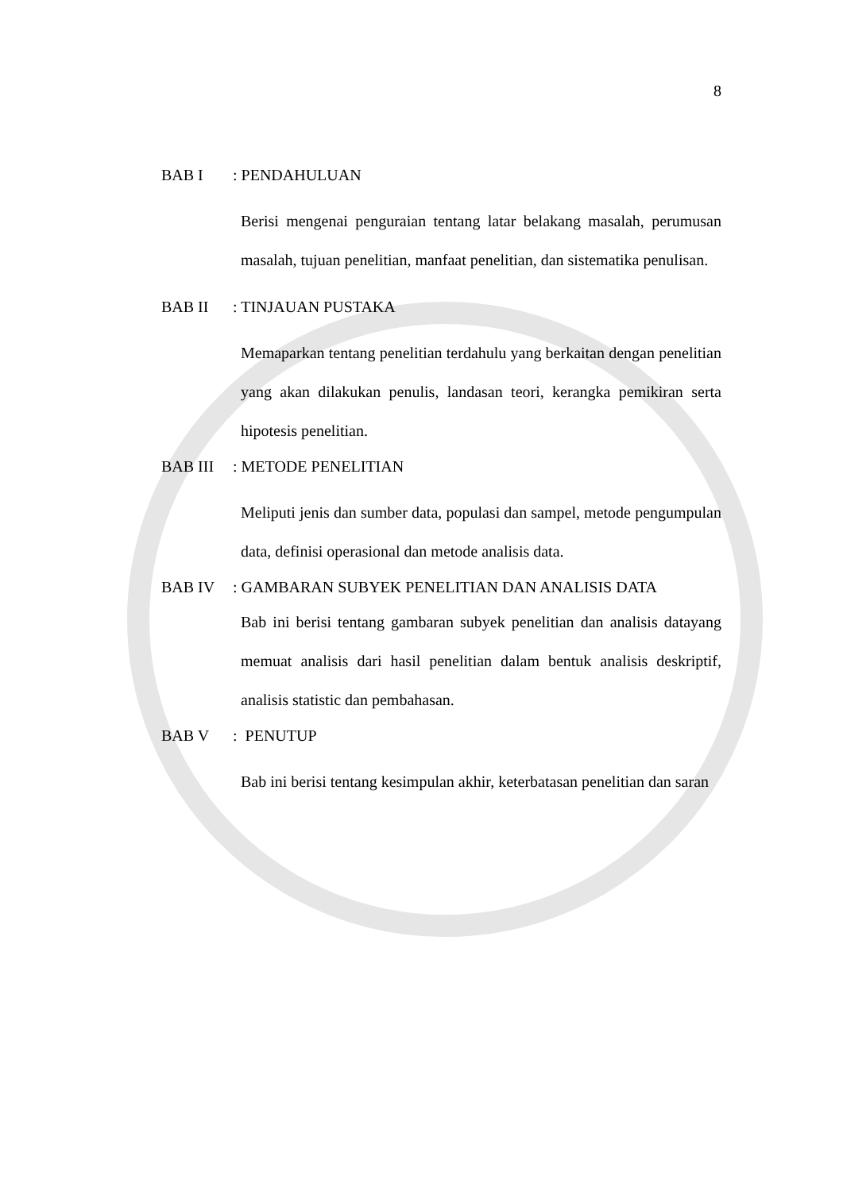8
BAB I: PENDAHULUAN
Berisi mengenai penguraian tentang latar belakang masalah, perumusan masalah, tujuan penelitian, manfaat penelitian, dan sistematika penulisan.
BAB II: TINJAUAN PUSTAKA
Memaparkan tentang penelitian terdahulu yang berkaitan dengan penelitian yang akan dilakukan penulis, landasan teori, kerangka pemikiran serta hipotesis penelitian.
BAB III: METODE PENELITIAN
Meliputi jenis dan sumber data, populasi dan sampel, metode pengumpulan data, definisi operasional dan metode analisis data.
BAB IV: GAMBARAN SUBYEK PENELITIAN DAN ANALISIS DATA
Bab ini berisi tentang gambaran subyek penelitian dan analisis datayang memuat analisis dari hasil penelitian dalam bentuk analisis deskriptif, analisis statistic dan pembahasan.
BAB V: PENUTUP
Bab ini berisi tentang kesimpulan akhir, keterbatasan penelitian dan saran